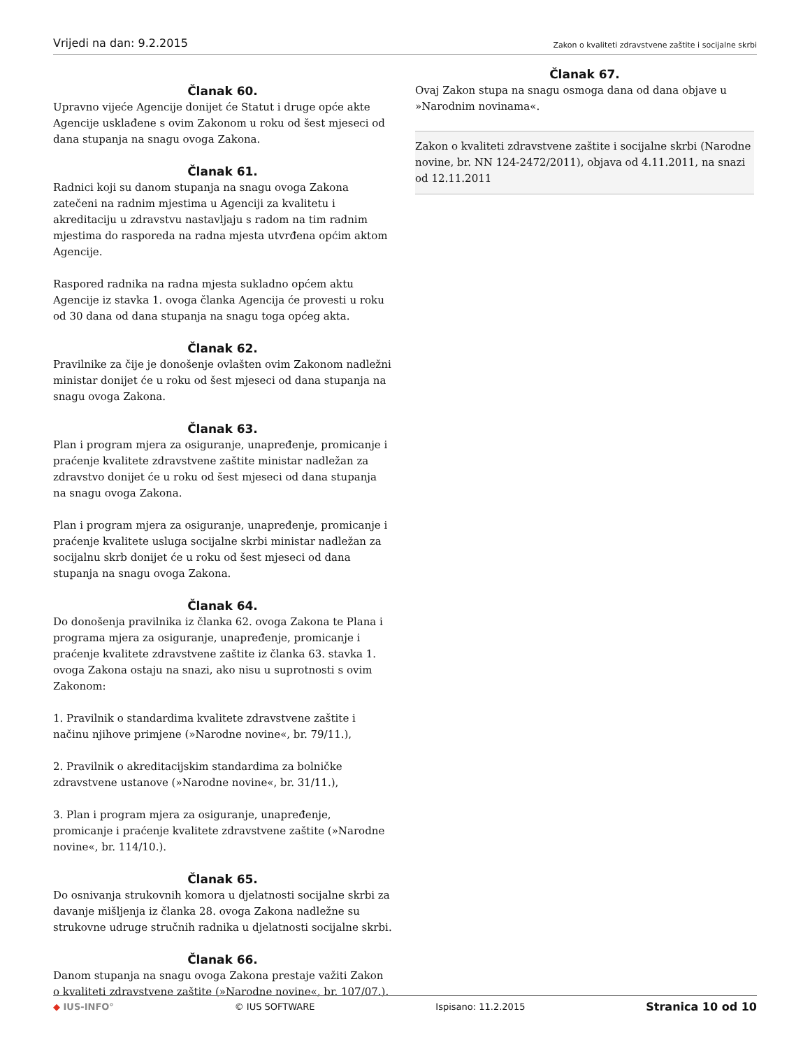Vrijedi na dan: 9.2.2015
Zakon o kvaliteti zdravstvene zaštite i socijalne skrbi
Članak 60.
Upravno vijeće Agencije donijet će Statut i druge opće akte Agencije usklađene s ovim Zakonom u roku od šest mjeseci od dana stupanja na snagu ovoga Zakona.
Članak 61.
Radnici koji su danom stupanja na snagu ovoga Zakona zatečeni na radnim mjestima u Agenciji za kvalitetu i akreditaciju u zdravstvu nastavljaju s radom na tim radnim mjestima do rasporeda na radna mjesta utvrđena općim aktom Agencije.
Raspored radnika na radna mjesta sukladno općem aktu Agencije iz stavka 1. ovoga članka Agencija će provesti u roku od 30 dana od dana stupanja na snagu toga općeg akta.
Članak 62.
Pravilnike za čije je donošenje ovlašten ovim Zakonom nadležni ministar donijet će u roku od šest mjeseci od dana stupanja na snagu ovoga Zakona.
Članak 63.
Plan i program mjera za osiguranje, unapređenje, promicanje i praćenje kvalitete zdravstvene zaštite ministar nadležan za zdravstvo donijet će u roku od šest mjeseci od dana stupanja na snagu ovoga Zakona.
Plan i program mjera za osiguranje, unapređenje, promicanje i praćenje kvalitete usluga socijalne skrbi ministar nadležan za socijalnu skrb donijet će u roku od šest mjeseci od dana stupanja na snagu ovoga Zakona.
Članak 64.
Do donošenja pravilnika iz članka 62. ovoga Zakona te Plana i programa mjera za osiguranje, unapređenje, promicanje i praćenje kvalitete zdravstvene zaštite iz članka 63. stavka 1. ovoga Zakona ostaju na snazi, ako nisu u suprotnosti s ovim Zakonom:
1. Pravilnik o standardima kvalitete zdravstvene zaštite i načinu njihove primjene (»Narodne novine«, br. 79/11.),
2. Pravilnik o akreditacijskim standardima za bolničke zdravstvene ustanove (»Narodne novine«, br. 31/11.),
3. Plan i program mjera za osiguranje, unapređenje, promicanje i praćenje kvalitete zdravstvene zaštite (»Narodne novine«, br. 114/10.).
Članak 65.
Do osnivanja strukovnih komora u djelatnosti socijalne skrbi za davanje mišljenja iz članka 28. ovoga Zakona nadležne su strukovne udruge stručnih radnika u djelatnosti socijalne skrbi.
Članak 66.
Danom stupanja na snagu ovoga Zakona prestaje važiti Zakon o kvaliteti zdravstvene zaštite (»Narodne novine«, br. 107/07.).
Članak 67.
Ovaj Zakon stupa na snagu osmoga dana od dana objave u »Narodnim novinama«.
Zakon o kvaliteti zdravstvene zaštite i socijalne skrbi (Narodne novine, br. NN 124-2472/2011), objava od 4.11.2011, na snazi od 12.11.2011
◆ IUS-INFO° © IUS SOFTWARE Ispisano: 11.2.2015
Stranica 10 od 10